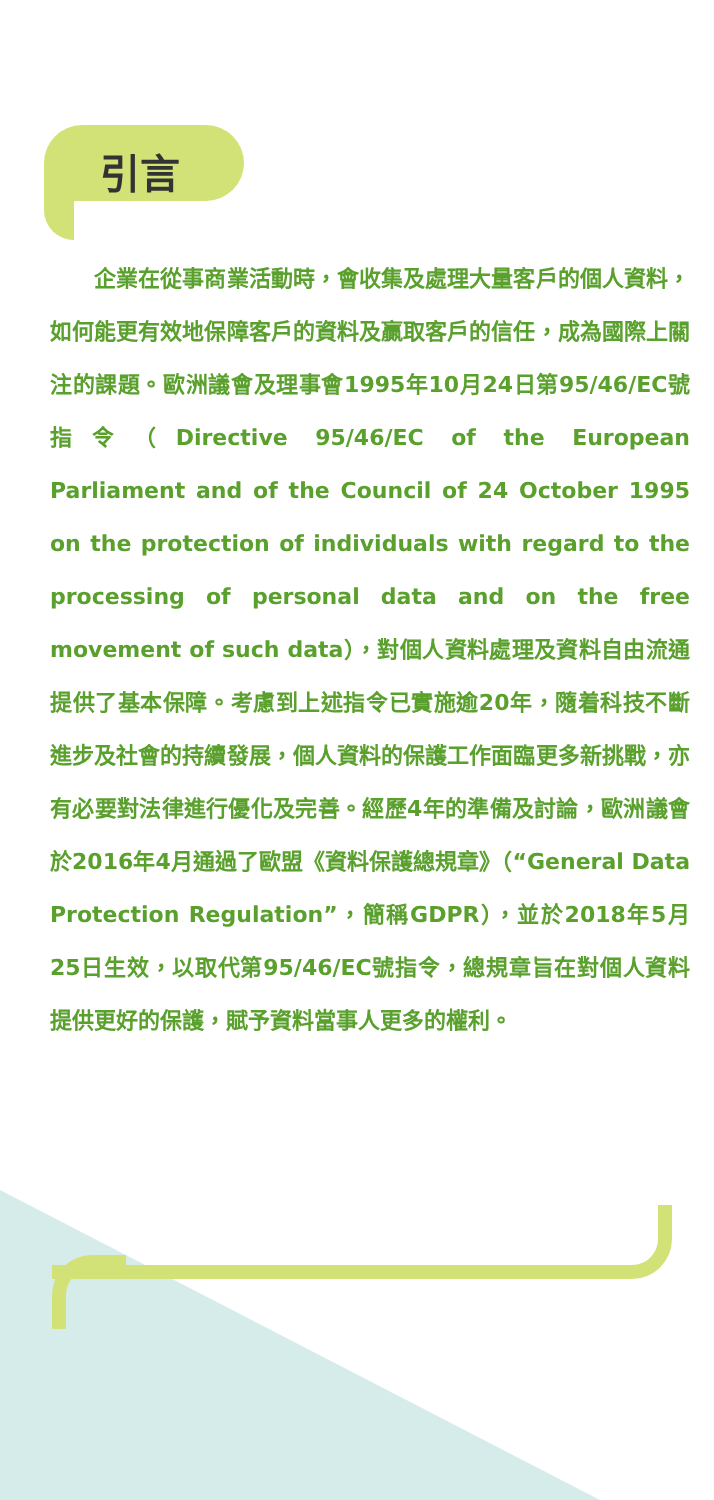引言
　　企業在從事商業活動時，會收集及處理大量客戶的個人資料，如何能更有效地保障客戶的資料及贏取客戶的信任，成為國際上關注的課題。歐洲議會及理事會1995年10月24日第95/46/EC號指令（Directive 95/46/EC of the European Parliament and of the Council of 24 October 1995 on the protection of individuals with regard to the processing of personal data and on the free movement of such data），對個人資料處理及資料自由流通提供了基本保障。考慮到上述指令已實施逾20年，隨着科技不斷進步及社會的持續發展，個人資料的保護工作面臨更多新挑戰，亦有必要對法律進行優化及完善。經歷4年的準備及討論，歐洲議會於2016年4月通過了歐盟《資料保護總規章》（“General Data Protection Regulation”，簡稱GDPR），並於2018年5月25日生效，以取代第95/46/EC號指令，總規章旨在對個人資料提供更好的保護，賦予資料當事人更多的權利。